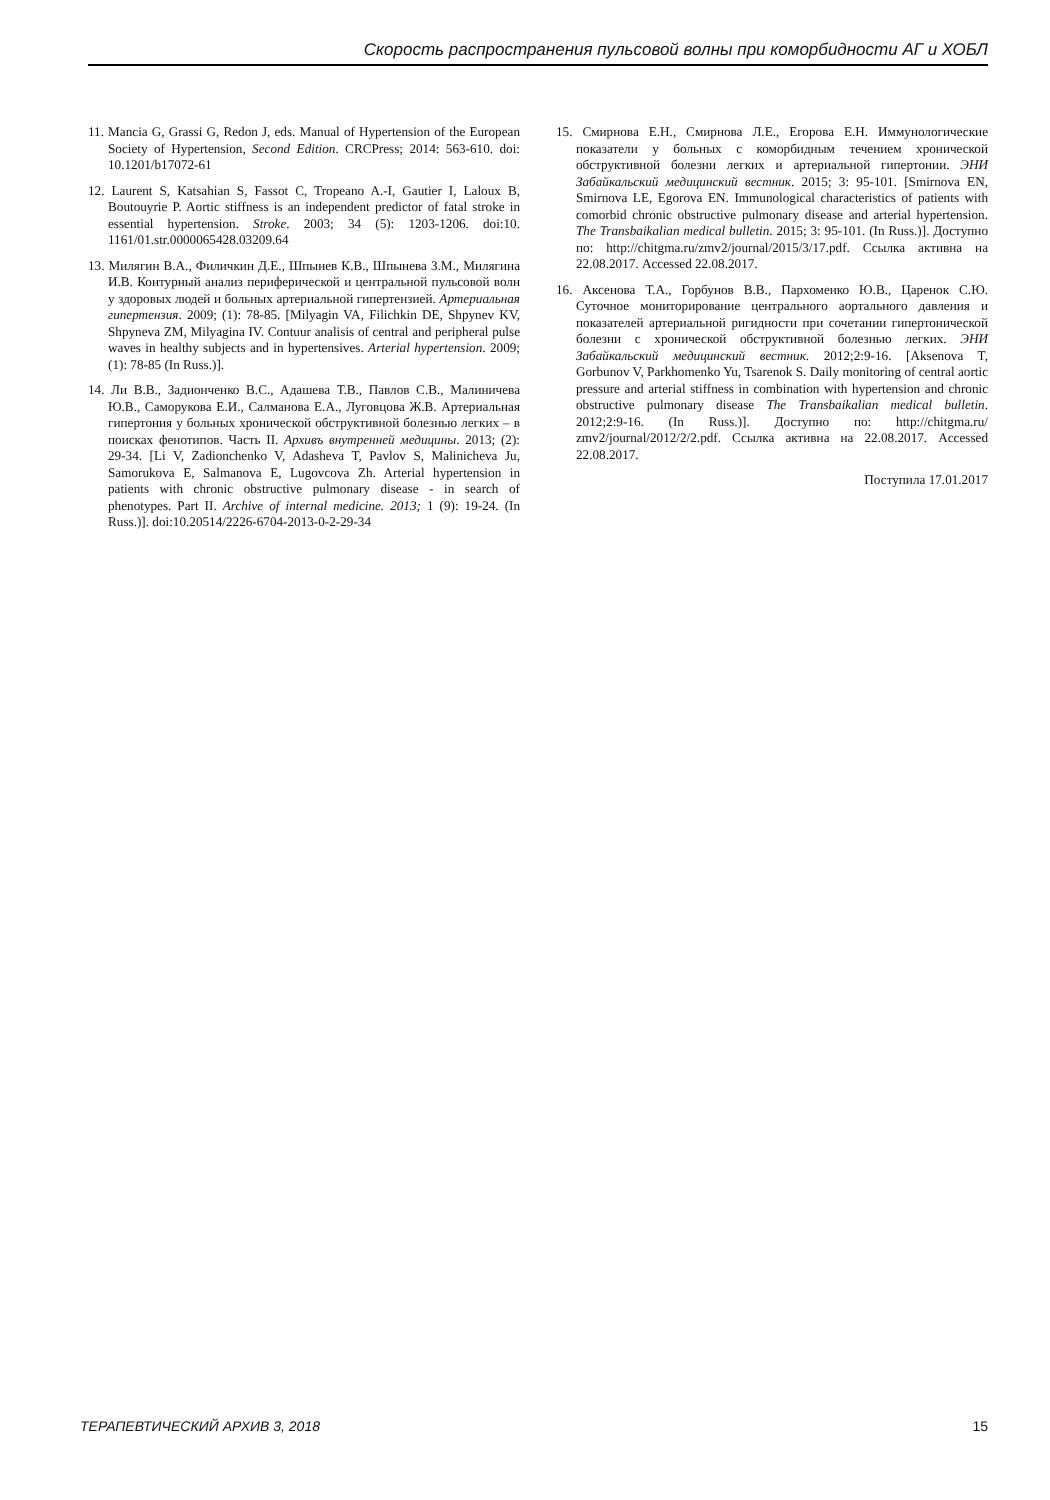Скорость распространения пульсовой волны при коморбидности АГ и ХОБЛ
11. Mancia G, Grassi G, Redon J, eds. Manual of Hypertension of the European Society of Hypertension, Second Edition. CRCPress; 2014: 563-610. doi: 10.1201/b17072-61
12. Laurent S, Katsahian S, Fassot C, Tropeano A.-I, Gautier I, Laloux B, Boutouyrie P. Aortic stiffness is an independent predictor of fatal stroke in essential hypertension. Stroke. 2003; 34 (5): 1203-1206. doi:10. 1161/01.str.0000065428.03209.64
13. Милягин В.А., Филичкин Д.Е., Шпынев К.В., Шпынева З.М., Милягина И.В. Контурный анализ периферической и центральной пульсовой волн у здоровых людей и больных артериальной гипертензией. Артериальная гипертензия. 2009; (1): 78-85. [Milyagin VA, Filichkin DE, Shpynev KV, Shpyneva ZM, Milyagina IV. Contuur analisis of central and peripheral pulse waves in healthy subjects and in hypertensives. Arterial hypertension. 2009; (1): 78-85 (In Russ.)].
14. Ли В.В., Задионченко В.С., Адашева Т.В., Павлов С.В., Малиничева Ю.В., Саморукова Е.И., Салманова Е.А., Луговцова Ж.В. Артериальная гипертония у больных хронической обструктивной болезнью легких – в поисках фенотипов. Часть II. Архивъ внутренней медицины. 2013; (2): 29-34. [Li V, Zadionchenko V, Adasheva T, Pavlov S, Malinicheva Ju, Samorukova E, Salmanova E, Lugovcova Zh. Arterial hypertension in patients with chronic obstructive pulmonary disease - in search of phenotypes. Part II. Archive of internal medicine. 2013; 1 (9): 19-24. (In Russ.)]. doi:10.20514/2226-6704-2013-0-2-29-34
15. Смирнова Е.Н., Смирнова Л.Е., Егорова Е.Н. Иммунологические показатели у больных с коморбидным течением хронической обструктивной болезни легких и артериальной гипертонии. ЭНИ Забайкальский медицинский вестник. 2015; 3: 95-101. [Smirnova EN, Smirnova LE, Egorova EN. Immunological characteristics of patients with comorbid chronic obstructive pulmonary disease and arterial hypertension. The Transbaikalian medical bulletin. 2015; 3: 95-101. (In Russ.)]. Доступно по: http://chitgma.ru/zmv2/journal/2015/3/17.pdf. Ссылка активна на 22.08.2017. Accessed 22.08.2017.
16. Аксенова Т.А., Горбунов В.В., Пархоменко Ю.В., Царенок С.Ю. Суточное мониторирование центрального аортального давления и показателей артериальной ригидности при сочетании гипертонической болезни с хронической обструктивной болезнью легких. ЭНИ Забайкальский медицинский вестник. 2012;2:9-16. [Aksenova T, Gorbunov V, Parkhomenko Yu, Tsarenok S. Daily monitoring of central aortic pressure and arterial stiffness in combination with hypertension and chronic obstructive pulmonary disease The Transbaikalian medical bulletin. 2012;2:9-16. (In Russ.)]. Доступно по: http://chitgma.ru/ zmv2/journal/2012/2/2.pdf. Ссылка активна на 22.08.2017. Accessed 22.08.2017.
Поступила 17.01.2017
ТЕРАПЕВТИЧЕСКИЙ АРХИВ 3, 2018 15